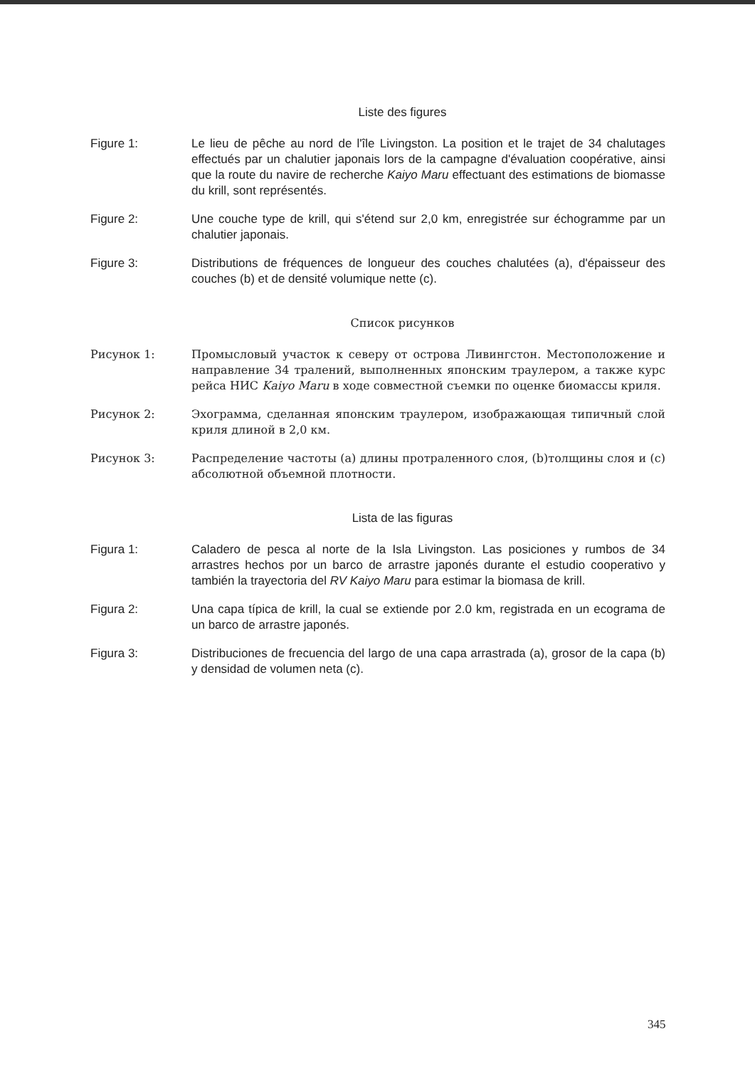Liste des figures
Figure 1: Le lieu de pêche au nord de l'île Livingston. La position et le trajet de 34 chalutages effectués par un chalutier japonais lors de la campagne d'évaluation coopérative, ainsi que la route du navire de recherche Kaiyo Maru effectuant des estimations de biomasse du krill, sont représentés.
Figure 2: Une couche type de krill, qui s'étend sur 2,0 km, enregistrée sur échogramme par un chalutier japonais.
Figure 3: Distributions de fréquences de longueur des couches chalutées (a), d'épaisseur des couches (b) et de densité volumique nette (c).
Список рисунков
Рисунок 1: Промысловый участок к северу от острова Ливингстон. Местоположение и направление 34 тралений, выполненных японским траулером, а также курс рейса НИС Kaiyo Maru в ходе совместной съемки по оценке биомассы криля.
Рисунок 2: Эхограмма, сделанная японским траулером, изображающая типичный слой криля длиной в 2,0 км.
Рисунок 3: Распределение частоты (a) длины протраленного слоя, (b)толщины слоя и (c) абсолютной объемной плотности.
Lista de las figuras
Figura 1: Caladero de pesca al norte de la Isla Livingston. Las posiciones y rumbos de 34 arrastres hechos por un barco de arrastre japonés durante el estudio cooperativo y también la trayectoria del RV Kaiyo Maru para estimar la biomasa de krill.
Figura 2: Una capa típica de krill, la cual se extiende por 2.0 km, registrada en un ecograma de un barco de arrastre japonés.
Figura 3: Distribuciones de frecuencia del largo de una capa arrastrada (a), grosor de la capa (b) y densidad de volumen neta (c).
345